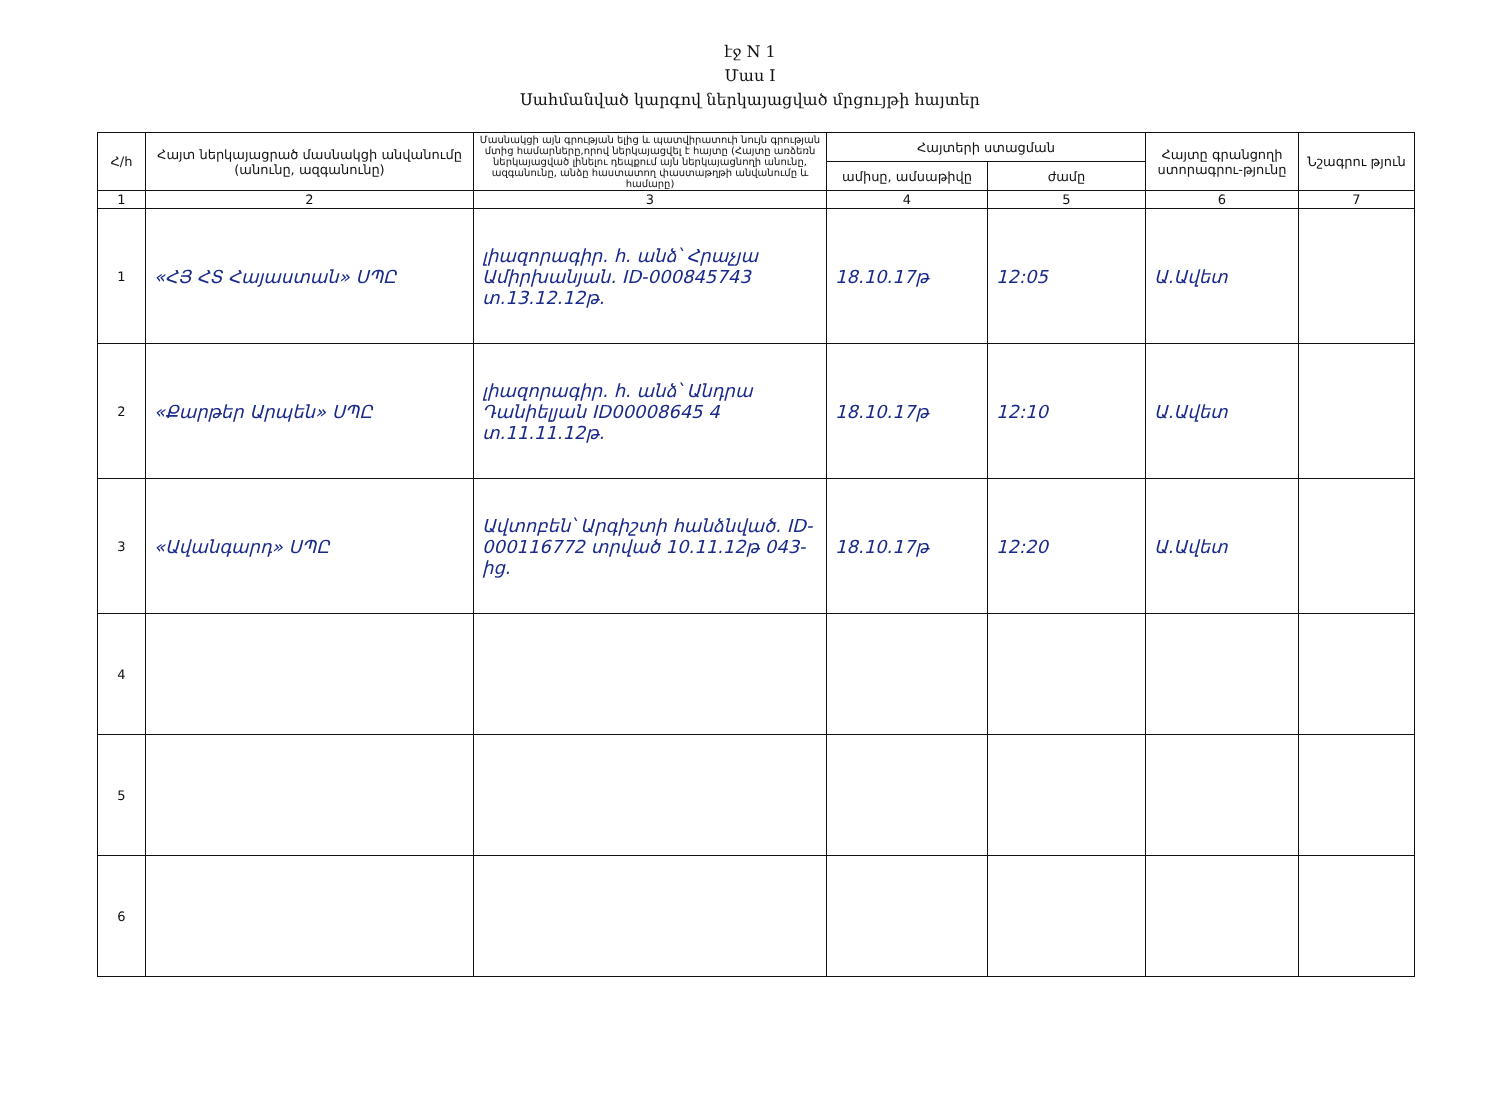էջ N 1
Մաս I
Սահմանված կարգով ներկայացված մրցույթի հայտեր
| Հ/հ | Հայտ ներկայացրած մասնակցի անվանումը (անունը, ազգանունը) | Մասնակցի այն գրության ելից և պատվիրատուի նույն գրության մտից համարները,որով ներկայացվել է հայտը (Հայտը առձեռն ներկայացված լինելու դեպքում այն ներկայացնողի անունը, ազգանունը, անձը հաստատող փաստաթղթի անվանումը և համարը) | Հայտերի ստացման | | Հայտը գրանցողի ստորագրու-թյունը | Նշագրու թյուն |
| --- | --- | --- | --- | --- | --- | --- |
| | | | ամիսը, ամսաթիվը | ժամը | | |
| 1 | 2 | 3 | 4 | 5 | 6 | 7 |
| 1 | «ՀՅ ՀՏ Հայաստան» ՍՊԸ | լիազորագիր. հ. անձ՝ Հրաչյա Ամիրխանյան. ID-000845743 տ.13.12.12թ. | 18.10.17թ | 12:05 | Ա.Ավետ | |
| 2 | «Քարթեր Արպեն» ՍՊԸ | լիազորագիր. հ. անձ՝ Անդրա Դանիելյան ID00008645 4 տ.11.11.12թ. | 18.10.17թ | 12:10 | Ա.Ավետ | |
| 3 | «Ավանգարդ» ՍՊԸ | Ավտոբեն՝ Արգիշտի հանձնված. ID-000116772 տրված 10.11.12թ 043-ից. | 18.10.17թ | 12:20 | Ա.Ավետ | |
| 4 | | | | | | |
| 5 | | | | | | |
| 6 | | | | | | |